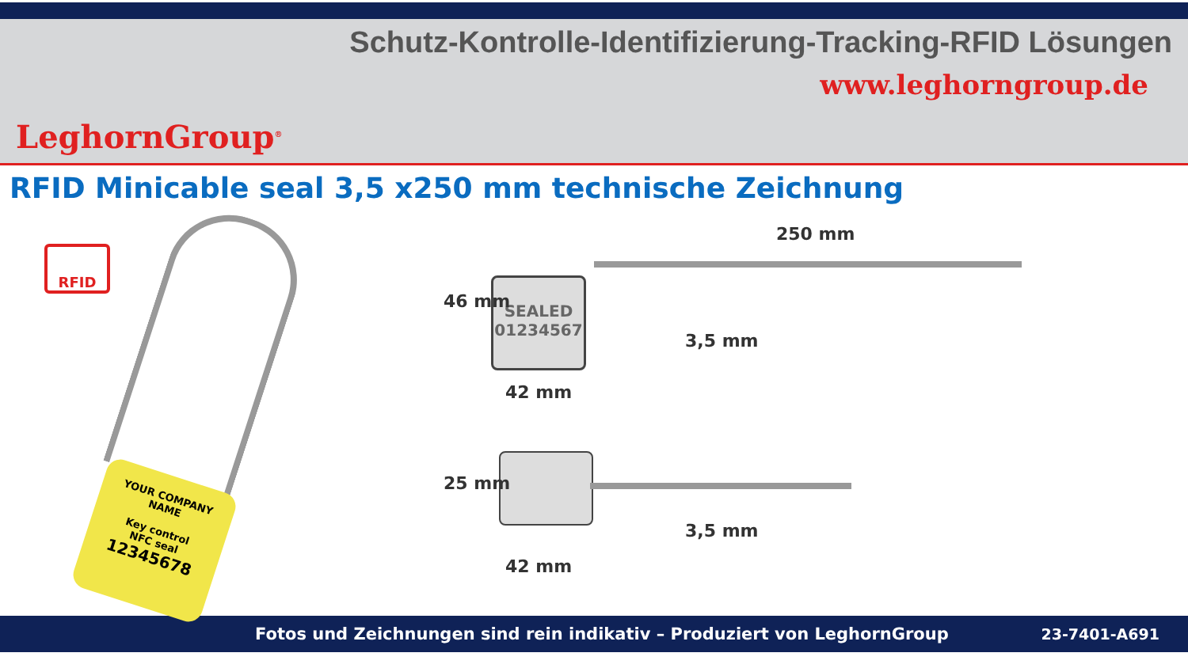LeghornGroup<sup>®</sup>
Schutz-Kontrolle-Identifizierung-Tracking-RFID Lösungen
www.leghorngroup.de
RFID Minicable seal 3,5 x250 mm technische Zeichnung
RFID
YOUR COMPANY
NAME
Key control
NFC seal
12345678
250 mm
SEALED
01234567
46 mm
42 mm
3,5 mm
25 mm
42 mm
3,5 mm
Fotos und Zeichnungen sind rein indikativ – Produziert von LeghornGroup 23-7401-A691